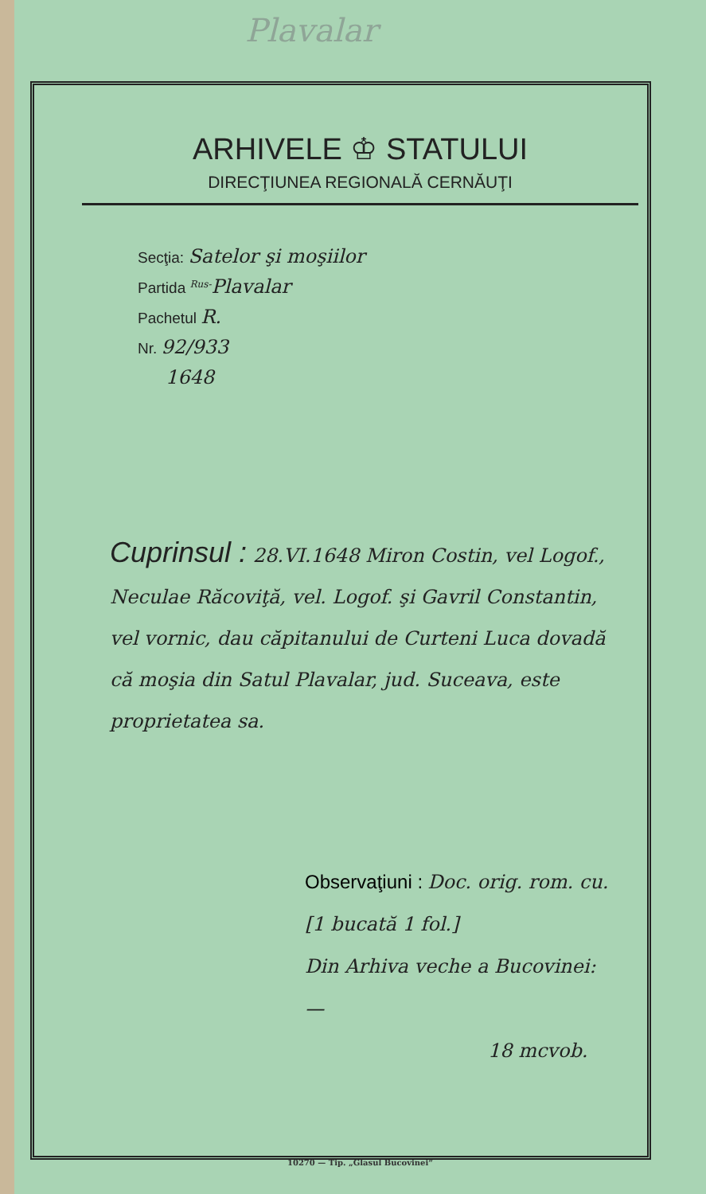Plavalar
ARHIVELE ♔ STATULUI
DIRECŢIUNEA REGIONALĂ CERNĂUŢI
Secţia: Satelor şi moşiilor
Partida <sup>Rus-</sup>Plavalar
Pachetul R.
Nr. 92/933
1648
Cuprinsul : 28.VI.1648 Miron Costin, vel Logof., Neculae Răcoviţă, vel. Logof. şi Gavril Constantin, vel vornic, dau căpitanului de Curteni Luca dovadă că moşia din Satul Plavalar, jud. Suceava, este proprietatea sa.
Observaţiuni : Doc. orig. rom. cu.
[1 bucată 1 fol.]
Din Arhiva veche a Bucovinei: —
18 mcvob.
10270 — Tip. „Glasul Bucovinei“